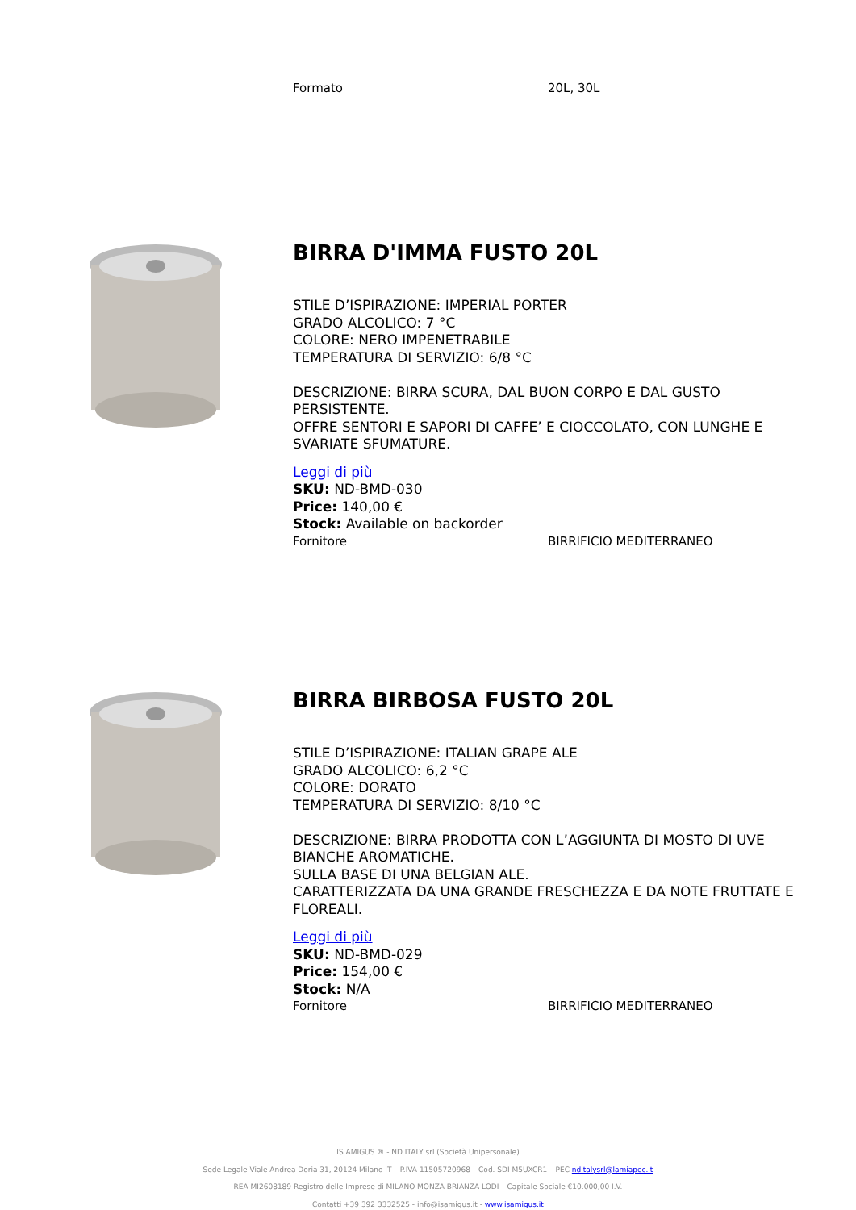Formato 20L, 30L
BIRRA D'IMMA FUSTO 20L
STILE D’ISPIRAZIONE: IMPERIAL PORTER
GRADO ALCOLICO: 7 °C
COLORE: NERO IMPENETRABILE
TEMPERATURA DI SERVIZIO: 6/8 °C
DESCRIZIONE: BIRRA SCURA, DAL BUON CORPO E DAL GUSTO PERSISTENTE.
OFFRE SENTORI E SAPORI DI CAFFE’ E CIOCCOLATO, CON LUNGHE E SVARIATE SFUMATURE.
Leggi di più
SKU: ND-BMD-030
Price: 140,00 €
Stock: Available on backorder
Fornitore BIRRIFICIO MEDITERRANEO
BIRRA BIRBOSA FUSTO 20L
STILE D’ISPIRAZIONE: ITALIAN GRAPE ALE
GRADO ALCOLICO: 6,2 °C
COLORE: DORATO
TEMPERATURA DI SERVIZIO: 8/10 °C
DESCRIZIONE: BIRRA PRODOTTA CON L’AGGIUNTA DI MOSTO DI UVE BIANCHE AROMATICHE.
SULLA BASE DI UNA BELGIAN ALE.
CARATTERIZZATA DA UNA GRANDE FRESCHEZZA E DA NOTE FRUTTATE E FLOREALI.
Leggi di più
SKU: ND-BMD-029
Price: 154,00 €
Stock: N/A
Fornitore BIRRIFICIO MEDITERRANEO
IS AMIGUS ® - ND ITALY srl (Società Unipersonale)
Sede Legale Viale Andrea Doria 31, 20124 Milano IT – P.IVA 11505720968 – Cod. SDI M5UXCR1 – PEC nditalysrl@lamiapec.it
REA MI2608189 Registro delle Imprese di MILANO MONZA BRIANZA LODI – Capitale Sociale €10.000,00 I.V.
Contatti +39 392 3332525 - info@isamigus.it - www.isamigus.it